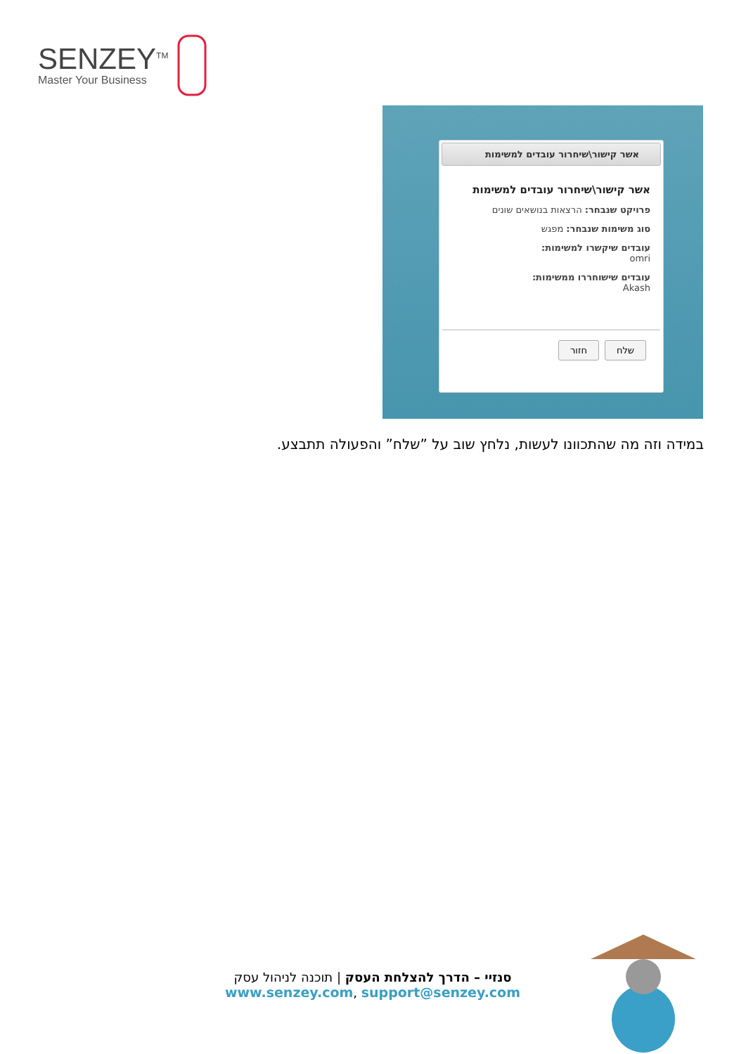SENZEY<sup>TM</sup>
Master Your Business
אשר קישור\שיחרור עובדים למשימות
אשר קישור\שיחרור עובדים למשימות
פרויקט שנבחר: הרצאות בנושאים שונים
סוג משימות שנבחר: מפגש
עובדים שיקשרו למשימות:
omri
עובדים שישוחררו ממשימות:
Akash
שלח חזור
במידה וזה מה שהתכוונו לעשות, נלחץ שוב על ”שלח” והפעולה תתבצע.
סנזיי – הדרך להצלחת העסק | תוכנה לניהול עסק
www.senzey.com, support@senzey.com